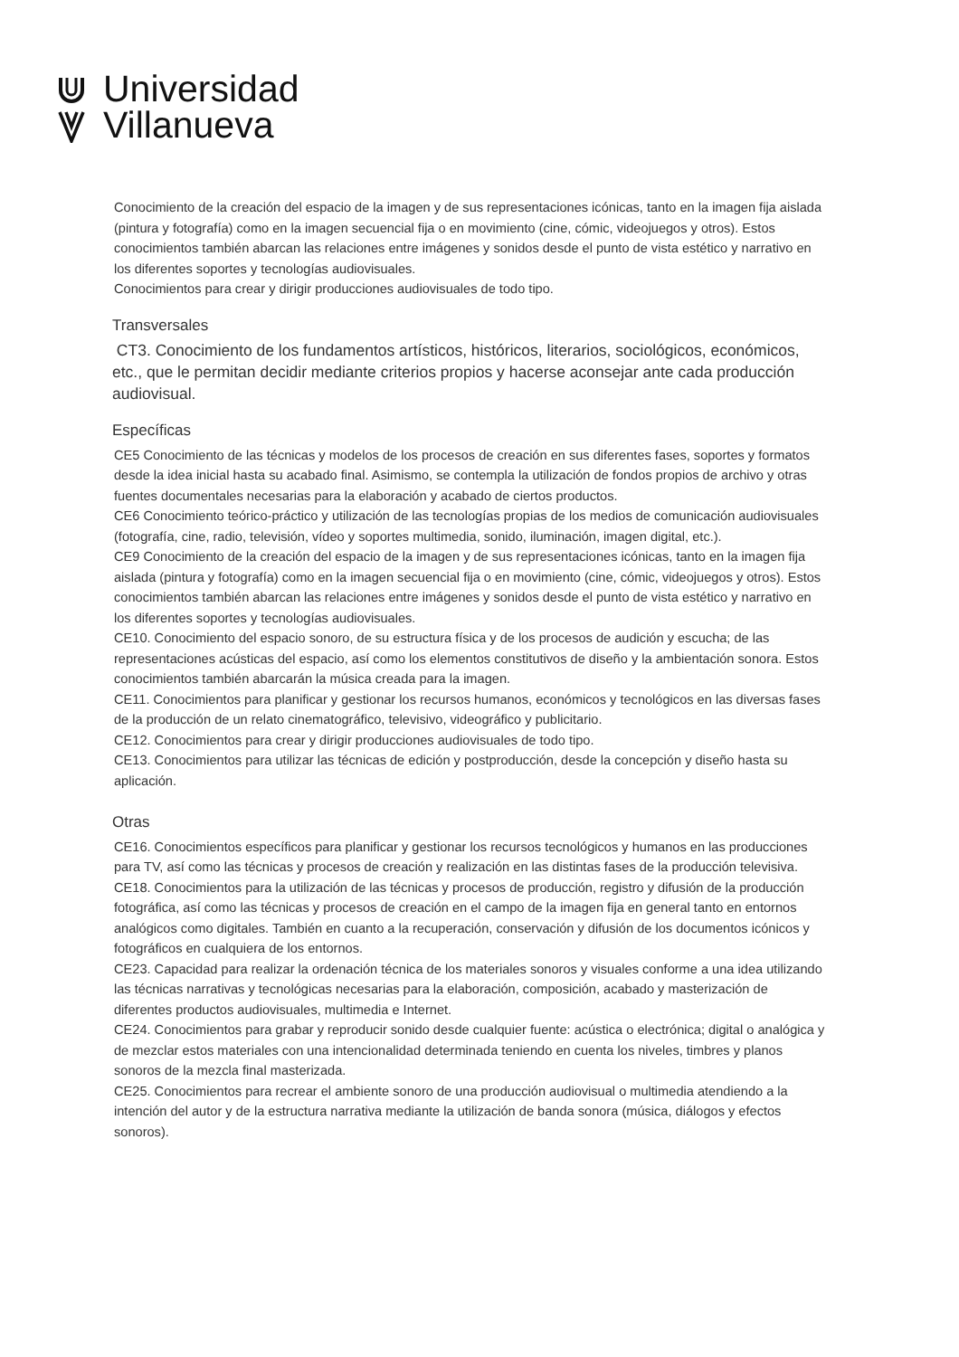Universidad
Villanueva
Conocimiento de la creación del espacio de la imagen y de sus representaciones icónicas, tanto en la imagen fija aislada (pintura y fotografía) como en la imagen secuencial fija o en movimiento (cine, cómic, videojuegos y otros). Estos conocimientos también abarcan las relaciones entre imágenes y sonidos desde el punto de vista estético y narrativo en los diferentes soportes y tecnologías audiovisuales.
Conocimientos para crear y dirigir producciones audiovisuales de todo tipo.
Transversales
CT3. Conocimiento de los fundamentos artísticos, históricos, literarios, sociológicos, económicos, etc., que le permitan decidir mediante criterios propios y hacerse aconsejar ante cada producción audiovisual.
Específicas
CE5 Conocimiento de las técnicas y modelos de los procesos de creación en sus diferentes fases, soportes y formatos desde la idea inicial hasta su acabado final. Asimismo, se contempla la utilización de fondos propios de archivo y otras fuentes documentales necesarias para la elaboración y acabado de ciertos productos.
CE6 Conocimiento teórico-práctico y utilización de las tecnologías propias de los medios de comunicación audiovisuales (fotografía, cine, radio, televisión, vídeo y soportes multimedia, sonido, iluminación, imagen digital, etc.).
CE9 Conocimiento de la creación del espacio de la imagen y de sus representaciones icónicas, tanto en la imagen fija aislada (pintura y fotografía) como en la imagen secuencial fija o en movimiento (cine, cómic, videojuegos y otros). Estos conocimientos también abarcan las relaciones entre imágenes y sonidos desde el punto de vista estético y narrativo en los diferentes soportes y tecnologías audiovisuales.
CE10. Conocimiento del espacio sonoro, de su estructura física y de los procesos de audición y escucha; de las representaciones acústicas del espacio, así como los elementos constitutivos de diseño y la ambientación sonora. Estos conocimientos también abarcarán la música creada para la imagen.
CE11. Conocimientos para planificar y gestionar los recursos humanos, económicos y tecnológicos en las diversas fases de la producción de un relato cinematográfico, televisivo, videográfico y publicitario.
CE12. Conocimientos para crear y dirigir producciones audiovisuales de todo tipo.
CE13. Conocimientos para utilizar las técnicas de edición y postproducción, desde la concepción y diseño hasta su aplicación.
Otras
CE16. Conocimientos específicos para planificar y gestionar los recursos tecnológicos y humanos en las producciones para TV, así como las técnicas y procesos de creación y realización en las distintas fases de la producción televisiva.
CE18. Conocimientos para la utilización de las técnicas y procesos de producción, registro y difusión de la producción fotográfica, así como las técnicas y procesos de creación en el campo de la imagen fija en general tanto en entornos analógicos como digitales. También en cuanto a la recuperación, conservación y difusión de los documentos icónicos y fotográficos en cualquiera de los entornos.
CE23. Capacidad para realizar la ordenación técnica de los materiales sonoros y visuales conforme a una idea utilizando las técnicas narrativas y tecnológicas necesarias para la elaboración, composición, acabado y masterización de diferentes productos audiovisuales, multimedia e Internet.
CE24. Conocimientos para grabar y reproducir sonido desde cualquier fuente: acústica o electrónica; digital o analógica y de mezclar estos materiales con una intencionalidad determinada teniendo en cuenta los niveles, timbres y planos sonoros de la mezcla final masterizada.
CE25. Conocimientos para recrear el ambiente sonoro de una producción audiovisual o multimedia atendiendo a la intención del autor y de la estructura narrativa mediante la utilización de banda sonora (música, diálogos y efectos sonoros).